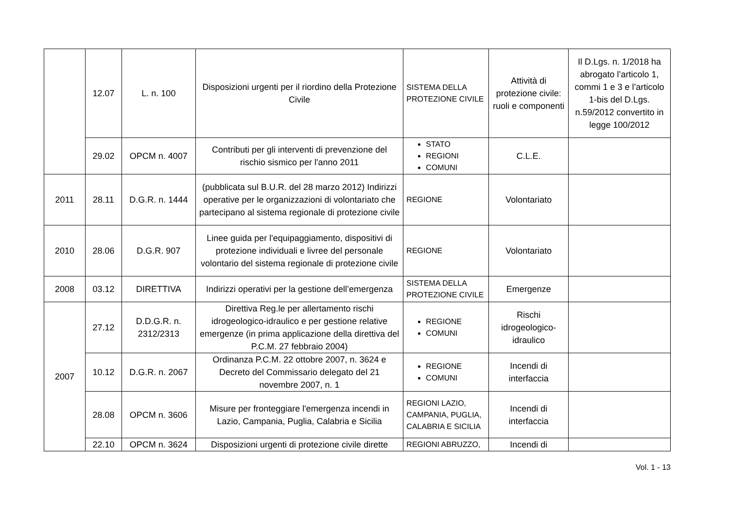| | 12.07 | L. n. 100 | Disposizioni urgenti per il riordino della Protezione Civile | SISTEMA DELLA PROTEZIONE CIVILE | Attività di protezione civile: ruoli e componenti | Il D.Lgs. n. 1/2018 ha abrogato l’articolo 1, commi 1 e 3 e l’articolo 1-bis del D.Lgs. n.59/2012 convertito in legge 100/2012 |
| | 29.02 | OPCM n. 4007 | Contributi per gli interventi di prevenzione del rischio sismico per l'anno 2011 | STATO REGIONI COMUNI | C.L.E. | |
| 2011 | 28.11 | D.G.R. n. 1444 | (pubblicata sul B.U.R. del 28 marzo 2012) Indirizzi operative per le organizzazioni di volontariato che partecipano al sistema regionale di protezione civile | REGIONE | Volontariato | |
| 2010 | 28.06 | D.G.R. 907 | Linee guida per l'equipaggiamento, dispositivi di protezione individuali e livree del personale volontario del sistema regionale di protezione civile | REGIONE | Volontariato | |
| 2008 | 03.12 | DIRETTIVA | Indirizzi operativi per la gestione dell’emergenza | SISTEMA DELLA PROTEZIONE CIVILE | Emergenze | |
| 2007 | 27.12 | D.D.G.R. n. 2312/2313 | Direttiva Reg.le per allertamento rischi idrogeologico-idraulico e per gestione relative emergenze (in prima applicazione della direttiva del P.C.M. 27 febbraio 2004) | REGIONE COMUNI | Rischi idrogeologico-idraulico | |
| | 10.12 | D.G.R. n. 2067 | Ordinanza P.C.M. 22 ottobre 2007, n. 3624 e Decreto del Commissario delegato del 21 novembre 2007, n. 1 | REGIONE COMUNI | Incendi di interfaccia | |
| | 28.08 | OPCM n. 3606 | Misure per fronteggiare l'emergenza incendi in Lazio, Campania, Puglia, Calabria e Sicilia | REGIONI LAZIO, CAMPANIA, PUGLIA, CALABRIA E SICILIA | Incendi di interfaccia | |
| | 22.10 | OPCM n. 3624 | Disposizioni urgenti di protezione civile dirette | REGIONI ABRUZZO, | Incendi di | |
Vol. 1 - 13